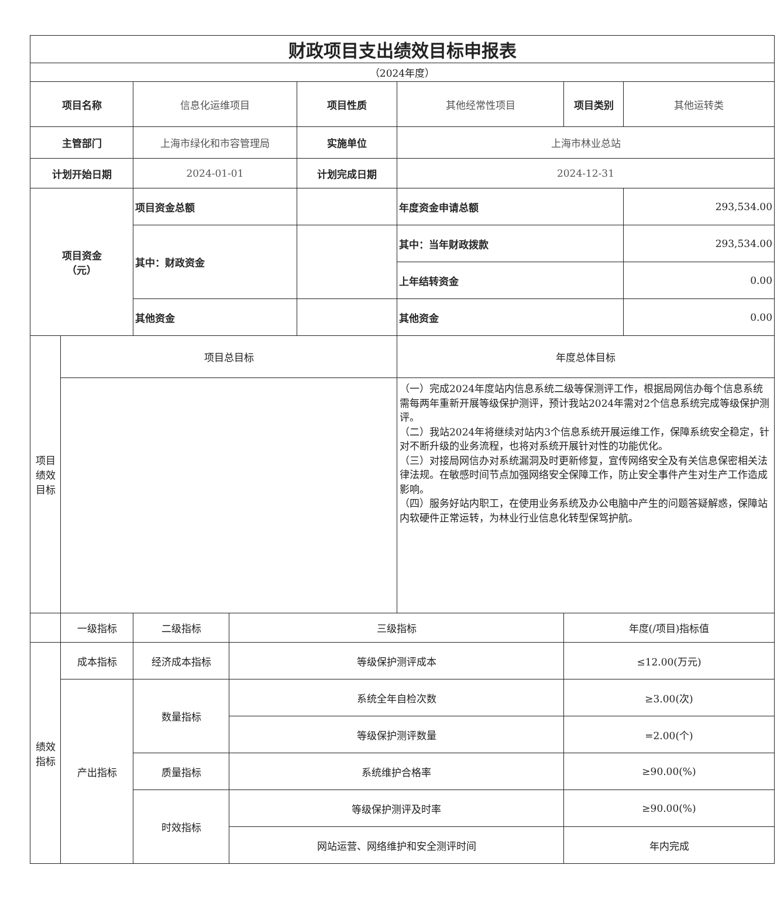| 财政项目支出绩效目标申报表 | | | | | | | |
| （2024年度） | | | | | | | |
| 项目名称 | | 信息化运维项目 | | 项目性质 | 其他经常性项目 | 项目类别 | 其他运转类 |
| 主管部门 | | 上海市绿化和市容管理局 | | 实施单位 | 上海市林业总站 | | |
| 计划开始日期 | | 2024-01-01 | | 计划完成日期 | 2024-12-31 | | |
| 项目资金 （元） | | 项目资金总额 | | | 年度资金申请总额 | | 293,534.00 |
| | | 其中：财政资金 | | | 其中：当年财政拨款 | | 293,534.00 |
| | | | | | 上年结转资金 | | 0.00 |
| | | 其他资金 | | | 其他资金 | | 0.00 |
| 项目 绩效 目标 | 项目总目标 | | | | 年度总体目标 | | |
| | | | | | （一）完成2024年度站内信息系统二级等保测评工作，根据局网信办每个信息系统需每两年重新开展等级保护测评，预计我站2024年需对2个信息系统完成等级保护测评。 （二）我站2024年将继续对站内3个信息系统开展运维工作，保障系统安全稳定，针对不断升级的业务流程，也将对系统开展针对性的功能优化。 （三）对接局网信办对系统漏洞及时更新修复，宣传网络安全及有关信息保密相关法律法规。在敏感时间节点加强网络安全保障工作，防止安全事件产生对生产工作造成影响。 （四）服务好站内职工，在使用业务系统及办公电脑中产生的问题答疑解惑，保障站内软硬件正常运转，为林业行业信息化转型保驾护航。 | | |
| | 一级指标 | 二级指标 | 三级指标 | | | 年度(/项目)指标值 | |
| 绩效 指标 | 成本指标 | 经济成本指标 | 等级保护测评成本 | | | ≤12.00(万元) | |
| | 产出指标 | 数量指标 | 系统全年自检次数 | | | ≥3.00(次) | |
| | | | 等级保护测评数量 | | | =2.00(个) | |
| | | 质量指标 | 系统维护合格率 | | | ≥90.00(%) | |
| | | 时效指标 | 等级保护测评及时率 | | | ≥90.00(%) | |
| | | | 网站运营、网络维护和安全测评时间 | | | 年内完成 | |